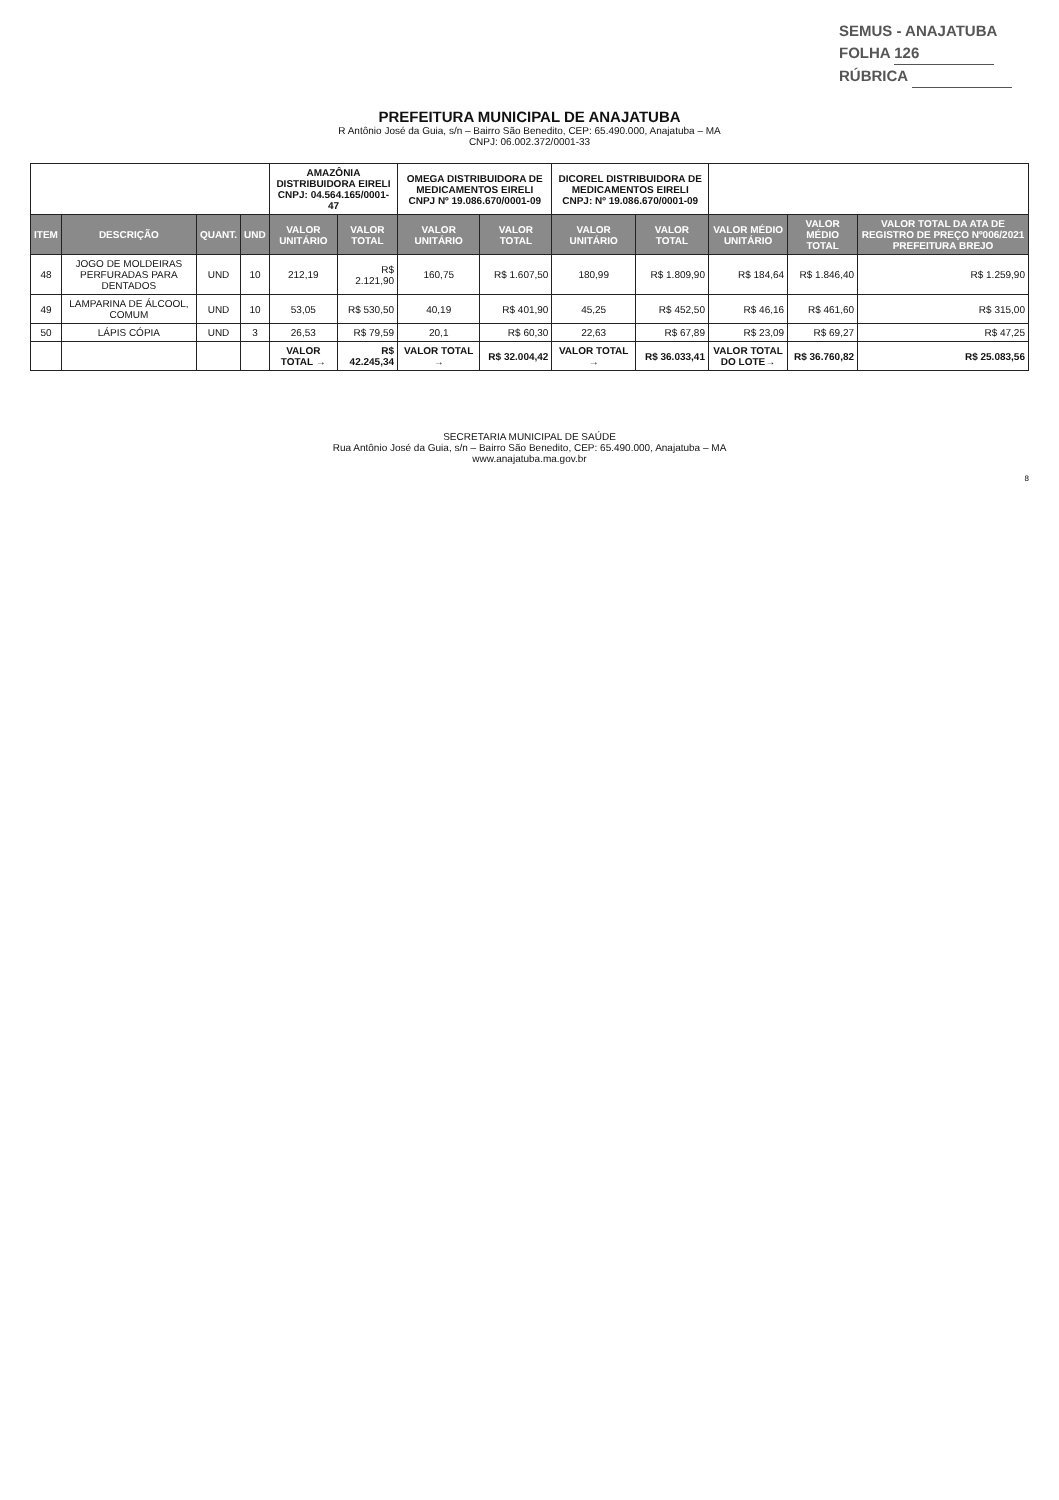SEMUS - ANAJATUBA
FOLHA 126
RÚBRICA
PREFEITURA MUNICIPAL DE ANAJATUBA
R Antônio José da Guia, s/n – Bairro São Benedito, CEP: 65.490.000, Anajatuba – MA
CNPJ: 06.002.372/0001-33
| | | | | AMAZÔNIA DISTRIBUIDORA EIRELI CNPJ: 04.564.165/0001-47 | | OMEGA DISTRIBUIDORA DE MEDICAMENTOS EIRELI CNPJ Nº 19.086.670/0001-09 | | DICOREL DISTRIBUIDORA DE MEDICAMENTOS EIRELI CNPJ: Nº 19.086.670/0001-09 | | | | |
| --- | --- | --- | --- | --- | --- | --- | --- | --- | --- | --- | --- | --- |
| ITEM | DESCRIÇÃO | QUANT. | UND | VALOR UNITÁRIO | VALOR TOTAL | VALOR UNITÁRIO | VALOR TOTAL | VALOR UNITÁRIO | VALOR TOTAL | VALOR MÉDIO UNITÁRIO | VALOR MÉDIO TOTAL | VALOR TOTAL DA ATA DE REGISTRO DE PREÇO Nº006/2021 PREFEITURA BREJO |
| 48 | JOGO DE MOLDEIRAS PERFURADAS PARA DENTADOS | UND | 10 | 212,19 | R$ 2.121,90 | 160,75 | R$ 1.607,50 | 180,99 | R$ 1.809,90 | R$ 184,64 | R$ 1.846,40 | R$ 1.259,90 |
| 49 | LAMPARINA DE ÁLCOOL, COMUM | UND | 10 | 53,05 | R$ 530,50 | 40,19 | R$ 401,90 | 45,25 | R$ 452,50 | R$ 46,16 | R$ 461,60 | R$ 315,00 |
| 50 | LÁPIS CÓPIA | UND | 3 | 26,53 | R$ 79,59 | 20,1 | R$ 60,30 | 22,63 | R$ 67,89 | R$ 23,09 | R$ 69,27 | R$ 47,25 |
| | | | | VALOR TOTAL → | R$ 42.245,34 | VALOR TOTAL → | R$ 32.004,42 | VALOR TOTAL → | R$ 36.033,41 | VALOR TOTAL DO LOTE→ | R$ 36.760,82 | R$ 25.083,56 |
SECRETARIA MUNICIPAL DE SAÚDE
Rua Antônio José da Guia, s/n – Bairro São Benedito, CEP: 65.490.000, Anajatuba – MA
www.anajatuba.ma.gov.br
8